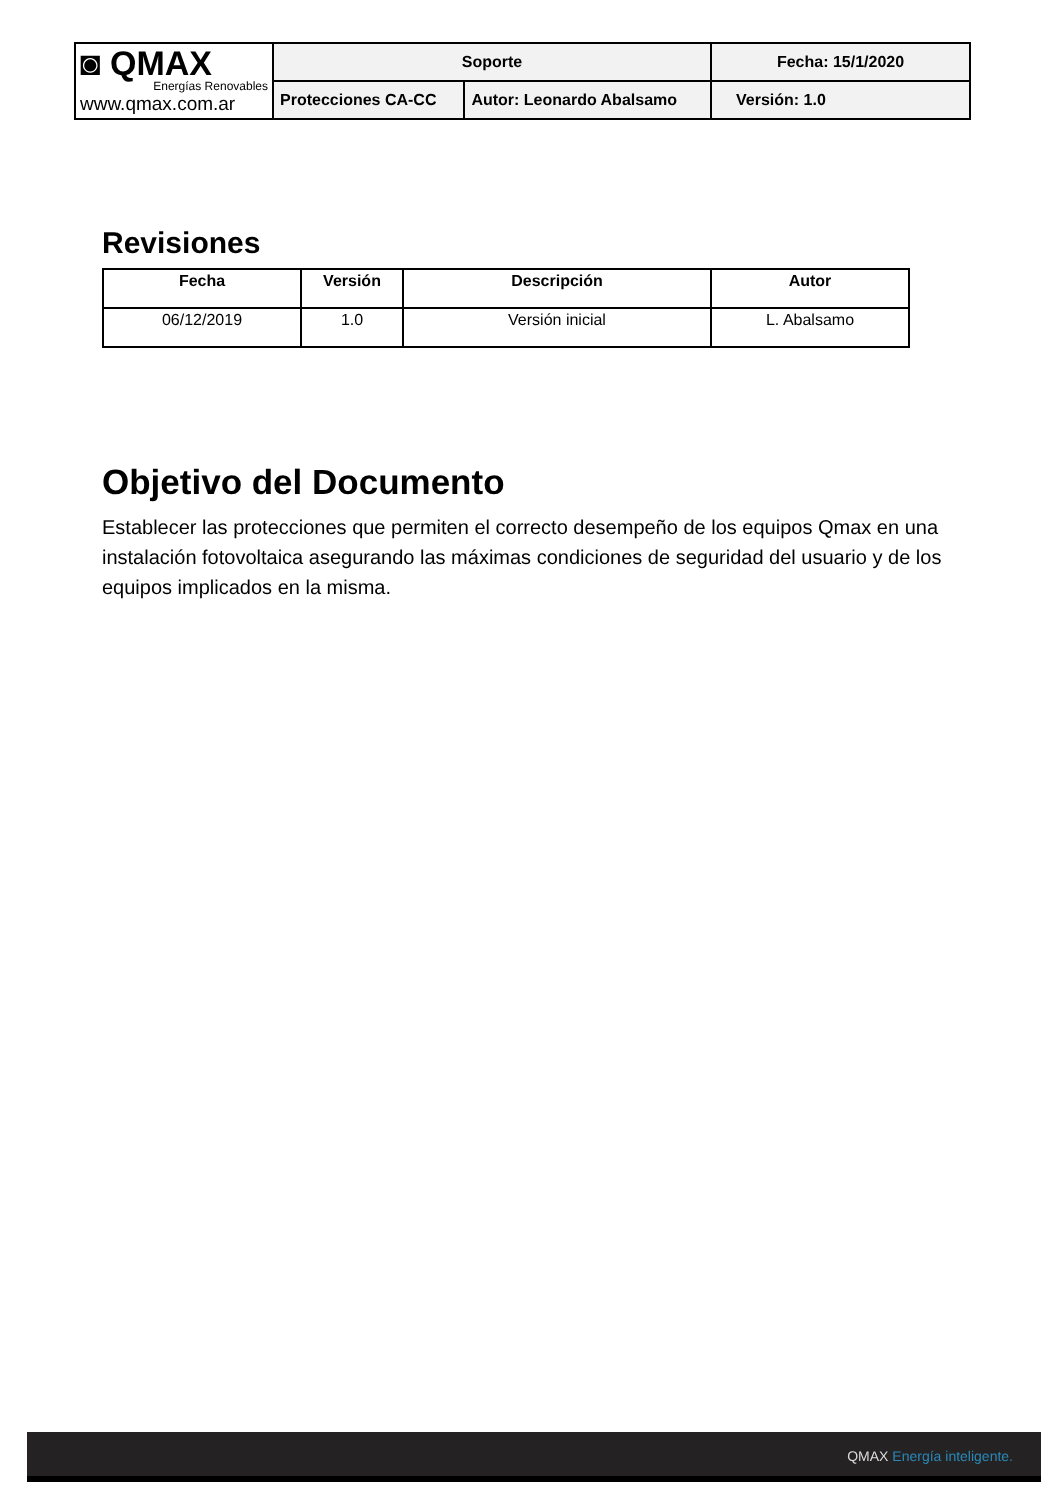| ◙ QMAX Energías Renovables www.qmax.com.ar | Soporte | | Fecha: 15/1/2020 |
| | Protecciones CA-CC | Autor: Leonardo Abalsamo | Versión: 1.0 |
Revisiones
| Fecha | Versión | Descripción | Autor |
| --- | --- | --- | --- |
| 06/12/2019 | 1.0 | Versión inicial | L. Abalsamo |
Objetivo del Documento
Establecer las protecciones que permiten el correcto desempeño de los equipos Qmax en una instalación fotovoltaica asegurando las máximas condiciones de seguridad del usuario y de los equipos implicados en la misma.
QMAX Energía inteligente.